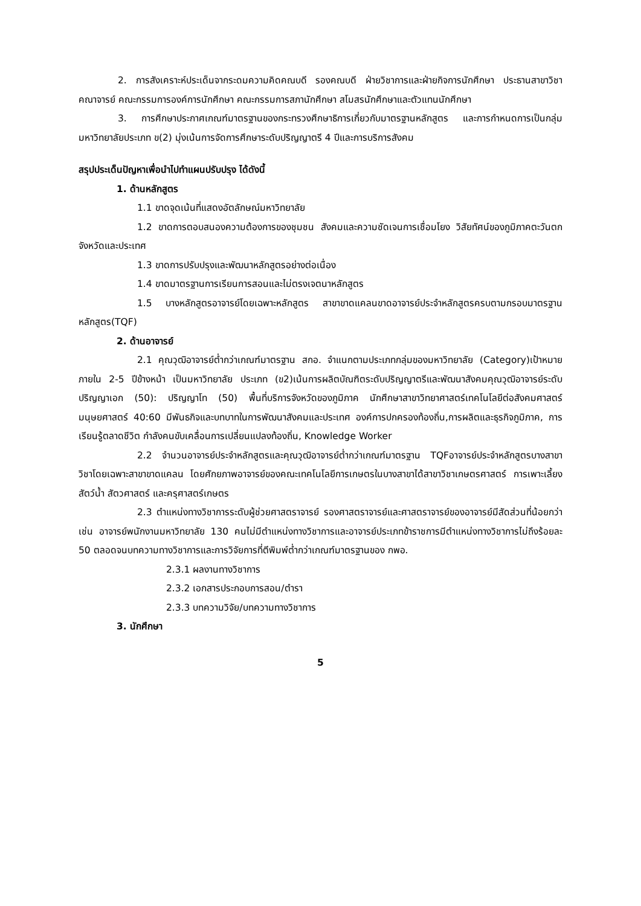2. การสังเคราะห์ประเด็นจากระดมความคิดคณบดี รองคณบดี ฝ่ายวิชาการและฝ่ายกิจการนักศึกษา ประธานสาขาวิชา คณาจารย์ คณะกรรมการองค์การนักศึกษา คณะกรรมการสภานักศึกษา สโมสรนักศึกษาและตัวแทนนักศึกษา
3. การศึกษาประกาศเกณฑ์มาตรฐานของกระทรวงศึกษาธิการเกี่ยวกับมาตรฐานหลักสูตร และการกำหนดการเป็นกลุ่มมหาวิทยาลัยประเภท ข(2) มุ่งเน้นการจัดการศึกษาระดับปริญญาตรี 4 ปีและการบริการสังคม
สรุปประเด็นปัญหาเพื่อนำไปทำแผนปรับปรุง ได้ดังนี้
1. ด้านหลักสูตร
1.1 ขาดจุดเน้นที่แสดงอัตลักษณ์มหาวิทยาลัย
1.2 ขาดการตอบสนองความต้องการของชุมชน สังคมและความชัดเจนการเชื่อมโยง วิสัยทัศน์ของภูมิภาคตะวันตก จังหวัดและประเทศ
1.3 ขาดการปรับปรุงและพัฒนาหลักสูตรอย่างต่อเนื่อง
1.4 ขาดมาตรฐานการเรียนการสอนและไม่ตรงเจตนาหลักสูตร
1.5 บางหลักสูตรอาจารย์โดยเฉพาะหลักสูตร สาขาขาดแคลนขาดอาจารย์ประจำหลักสูตรครบตามกรอบมาตรฐานหลักสูตร(TQF)
2. ด้านอาจารย์
2.1 คุณวุฒิอาจารย์ต่ำกว่าเกณฑ์มาตรฐาน สกอ. จำแนกตามประเภทกลุ่มของมหาวิทยาลัย (Category)เป้าหมายภายใน 2-5 ปีข้างหน้า เป็นมหาวิทยาลัย ประเภท (ข2)เน้นการผลิตบัณฑิตระดับปริญญาตรีและพัฒนาสังคมคุณวุฒิอาจารย์ระดับปริญญาเอก (50): ปริญญาโท (50) พื้นที่บริการจังหวัดของภูมิภาค นักศึกษาสาขาวิทยาศาสตร์เทคโนโลยีต่อสังคมศาสตร์มนุษยศาสตร์ 40:60 มีพันธกิจและบทบาทในการพัฒนาสังคมและประเทศ องค์การปกครองท้องถิ่น,การผลิตและธุรกิจภูมิภาค, การเรียนรู้ตลาดชีวิต กำลังคนขับเคลื่อนการเปลี่ยนแปลงท้องถิ่น, Knowledge Worker
2.2 จำนวนอาจารย์ประจำหลักสูตรและคุณวุฒิอาจารย์ต่ำกว่าเกณฑ์มาตรฐาน TQFอาจารย์ประจำหลักสูตรบางสาขาวิชาโดยเฉพาะสาขาขาดแคลน โดยศักยภาพอาจารย์ของคณะเทคโนโลยีการเกษตรในบางสาขาได้สาขาวิชาเกษตรศาสตร์ การเพาะเลี้ยงสัตว์น้ำ สัตวศาสตร์ และครุศาสตร์เกษตร
2.3 ตำแหน่งทางวิชาการระดับผู้ช่วยศาสตราจารย์ รองศาสตราจารย์และศาสตราจารย์ของอาจารย์มีสัดส่วนที่น้อยกว่า เช่น อาจารย์พนักงานมหาวิทยาลัย 130 คนไม่มีตำแหน่งทางวิชาการและอาจารย์ประเภทข้าราชการมีตำแหน่งทางวิชาการไม่ถึงร้อยละ 50 ตลอดจนบทความทางวิชาการและการวิจัยการที่ตีพิมพ์ต่ำกว่าเกณฑ์มาตรฐานของ กพอ.
2.3.1 ผลงานทางวิชาการ
2.3.2 เอกสารประกอบการสอน/ตำรา
2.3.3 บทความวิจัย/บทความทางวิชาการ
3. นักศึกษา
5